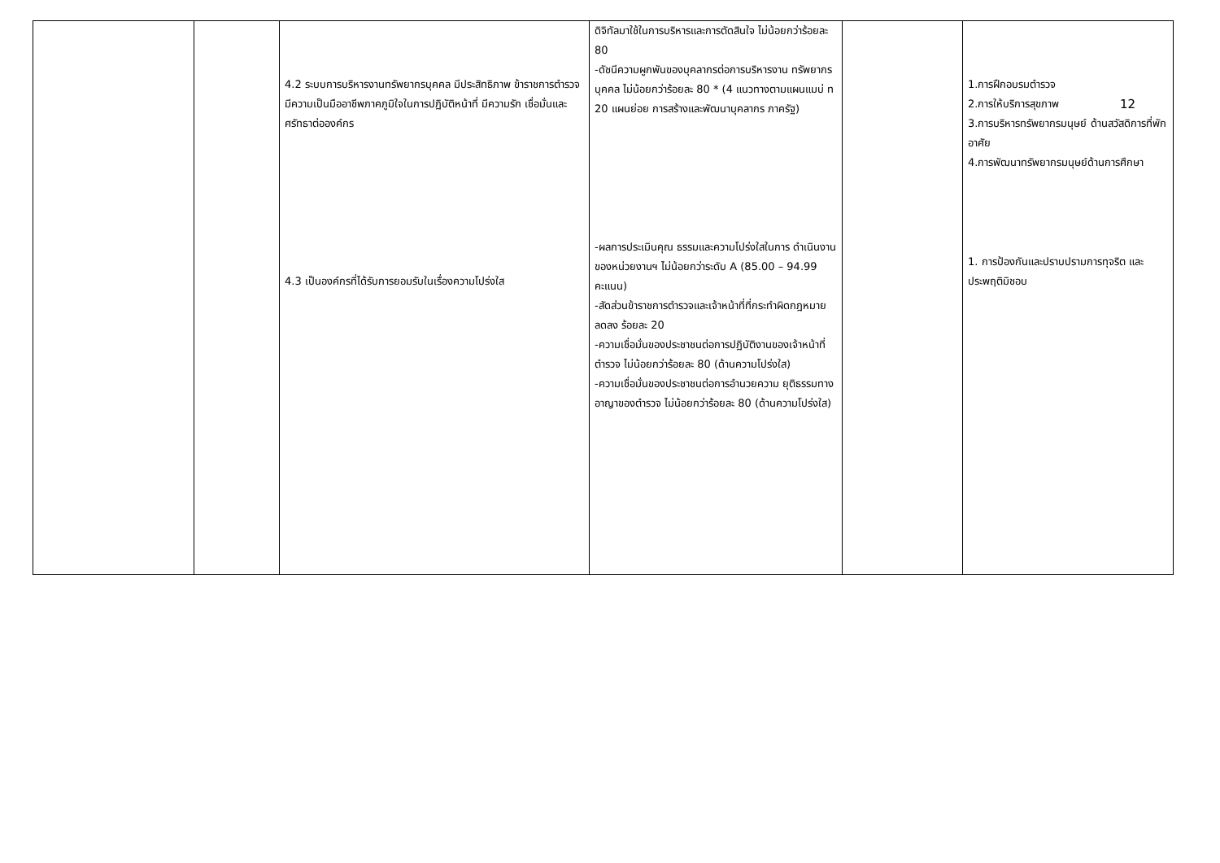| | | 4.2 ระบบการบริหารงานทรัพยากรบุคคล มีประสิทธิภาพ ข้าราชการตำรวจมีความเป็นมืออาชีพภาคภูมิใจในการปฏิบัติหน้าที่ มีความรัก เชื่อมั่นและศรัทธาต่อองค์กร 4.3 เป็นองค์กรที่ได้รับการยอมรับในเรื่องความโปร่งใส | ดิจิทัลมาใช้ในการบริหารและการตัดสินใจ ไม่น้อยกว่าร้อยละ 80 -ดัชนีความผูกพันของบุคลากรต่อการบริหารงาน ทรัพยากรบุคคล ไม่น้อยกว่าร้อยละ 80 * (4 แนวทางตามแผนแมบ่ ท 20 แผนย่อย การสร้างและพัฒนาบุคลากร ภาครัฐ) -ผลการประเมินคุณ ธรรมและความโปร่งใสในการ ดำเนินงานของหน่วยงานฯ ไม่น้อยกว่าระดับ A (85.00 – 94.99 คะแนน) -สัดส่วนข้าราชการตำรวจและเจ้าหน้าที่ที่กระทำผิดกฎหมายลดลง ร้อยละ 20 -ความเชื่อมั่นของประชาชนต่อการปฏิบัติงานของเจ้าหน้าที่ตำรวจ ไม่น้อยกว่าร้อยละ 80 (ด้านความโปร่งใส) -ความเชื่อมั่นของประชาชนต่อการอำนวยความ ยุติธรรมทางอาญาของตำรวจ ไม่น้อยกว่าร้อยละ 80 (ด้านความโปร่งใส) | | 1.การฝึกอบรมตำรวจ 2.การให้บริการสุขภาพ 12 3.การบริหารทรัพยากรมนุษย์ ด้านสวัสดิการที่พักอาศัย 4.การพัฒนาทรัพยากรมนุษย์ด้านการศึกษา 1. การป้องกันและปราบปรามการทุจริต และประพฤติมิชอบ |